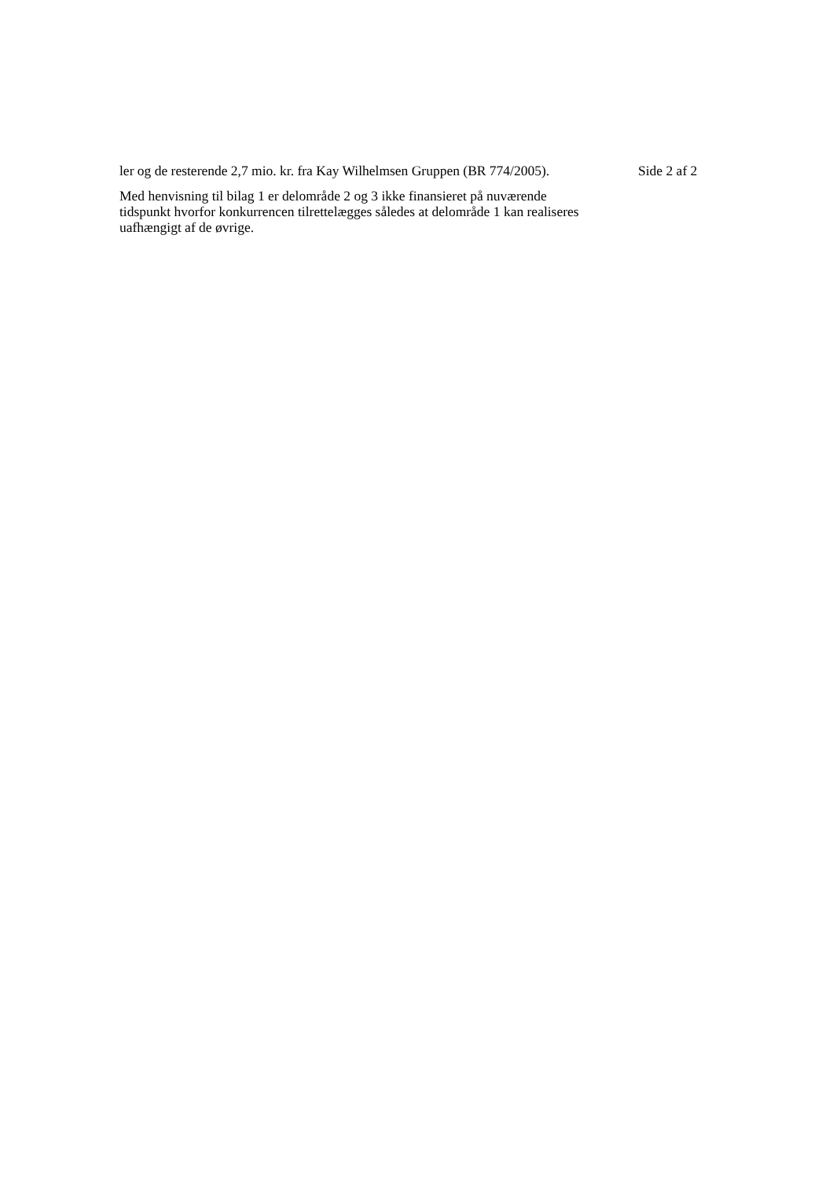ler og de resterende 2,7 mio. kr. fra Kay Wilhelmsen Gruppen (BR 774/2005).
Med henvisning til bilag 1 er delområde 2 og 3 ikke finansieret på nuværende tidspunkt hvorfor konkurrencen tilrettelægges således at delområde 1 kan realiseres uafhængigt af de øvrige.
Side 2 af 2